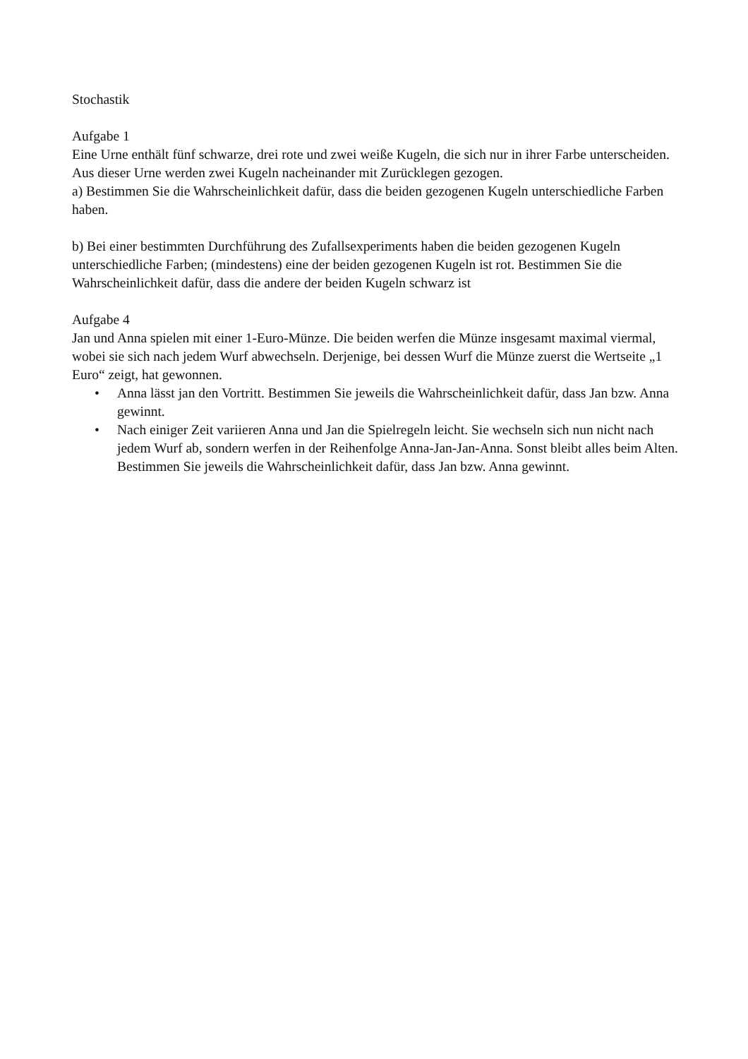Stochastik
Aufgabe 1
Eine Urne enthält fünf schwarze, drei rote und zwei weiße Kugeln, die sich nur in ihrer Farbe unterscheiden. Aus dieser Urne werden zwei Kugeln nacheinander mit Zurücklegen gezogen.
a) Bestimmen Sie die Wahrscheinlichkeit dafür, dass die beiden gezogenen Kugeln unterschiedliche Farben haben.
b) Bei einer bestimmten Durchführung des Zufallsexperiments haben die beiden gezogenen Kugeln unterschiedliche Farben; (mindestens) eine der beiden gezogenen Kugeln ist rot. Bestimmen Sie die Wahrscheinlichkeit dafür, dass die andere der beiden Kugeln schwarz ist
Aufgabe 4
Jan und Anna spielen mit einer 1-Euro-Münze. Die beiden werfen die Münze insgesamt maximal viermal, wobei sie sich nach jedem Wurf abwechseln. Derjenige, bei dessen Wurf die Münze zuerst die Wertseite „1 Euro“ zeigt, hat gewonnen.
• Anna lässt jan den Vortritt. Bestimmen Sie jeweils die Wahrscheinlichkeit dafür, dass Jan bzw. Anna gewinnt.
• Nach einiger Zeit variieren Anna und Jan die Spielregeln leicht. Sie wechseln sich nun nicht nach jedem Wurf ab, sondern werfen in der Reihenfolge Anna-Jan-Jan-Anna. Sonst bleibt alles beim Alten. Bestimmen Sie jeweils die Wahrscheinlichkeit dafür, dass Jan bzw. Anna gewinnt.